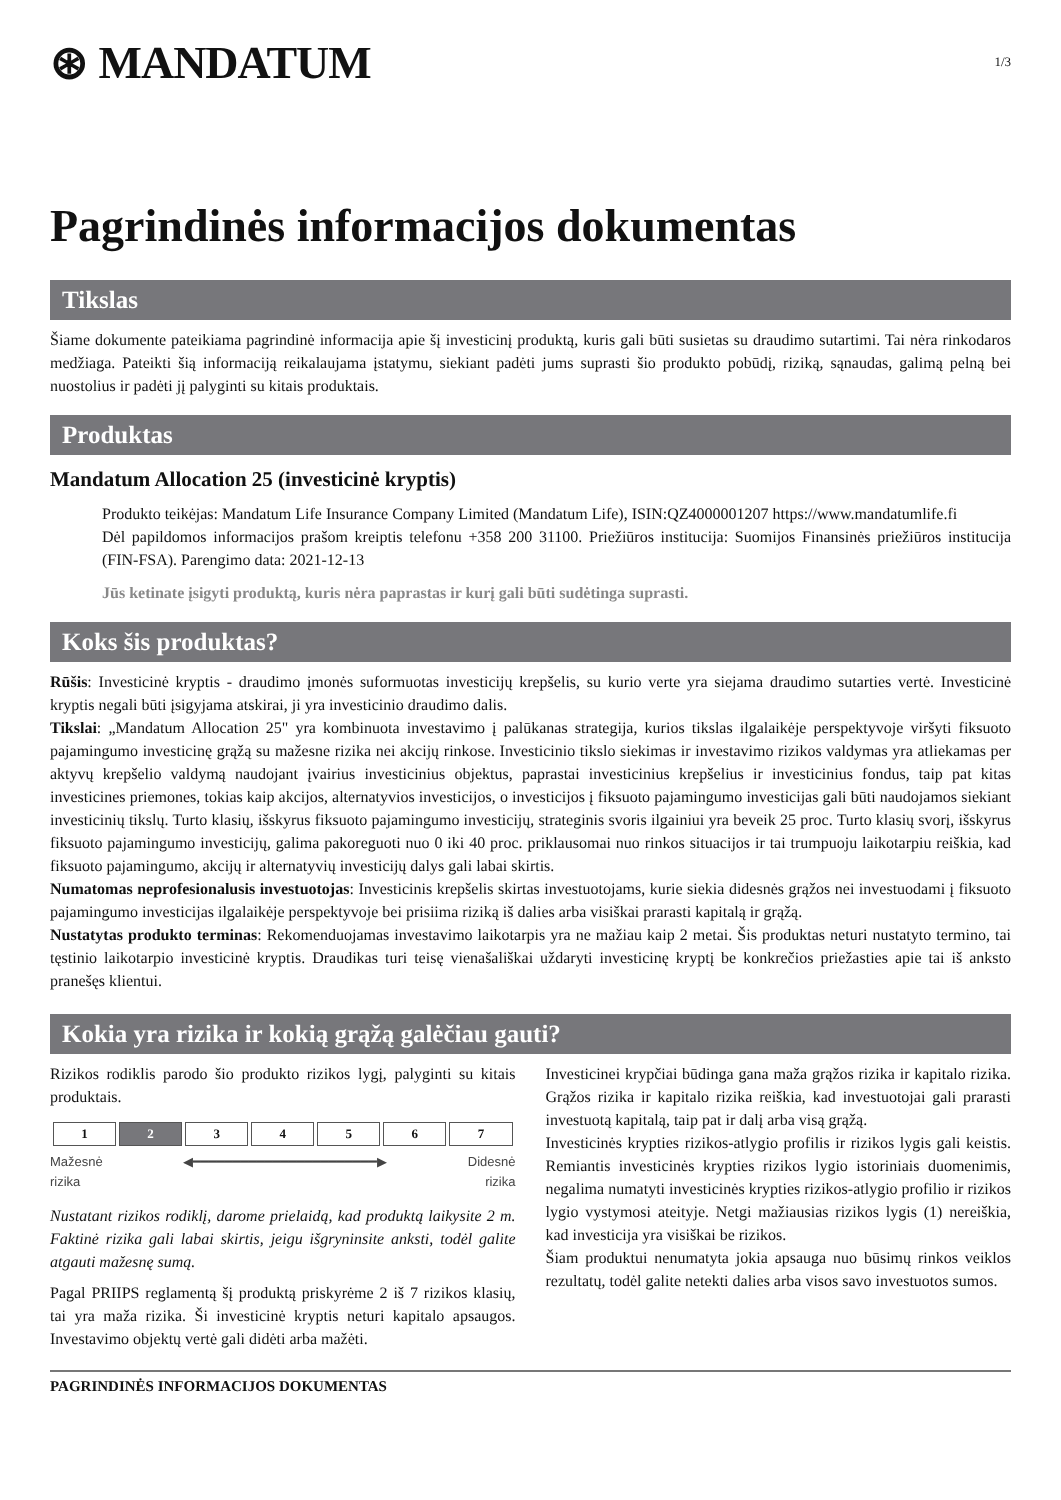⊛ MANDATUM
1/3
Pagrindinės informacijos dokumentas
Tikslas
Šiame dokumente pateikiama pagrindinė informacija apie šį investicinį produktą, kuris gali būti susietas su draudimo sutartimi. Tai nėra rinkodaros medžiaga. Pateikti šią informaciją reikalaujama įstatymu, siekiant padėti jums suprasti šio produkto pobūdį, riziką, sąnaudas, galimą pelną bei nuostolius ir padėti jį palyginti su kitais produktais.
Produktas
Mandatum Allocation 25 (investicinė kryptis)
Produkto teikėjas: Mandatum Life Insurance Company Limited (Mandatum Life), ISIN:QZ4000001207 https://www.mandatumlife.fi
Dėl papildomos informacijos prašom kreiptis telefonu +358 200 31100. Priežiūros institucija: Suomijos Finansinės priežiūros institucija (FIN-FSA). Parengimo data: 2021-12-13
Jūs ketinate įsigyti produktą, kuris nėra paprastas ir kurį gali būti sudėtinga suprasti.
Koks šis produktas?
Rūšis: Investicinė kryptis - draudimo įmonės suformuotas investicijų krepšelis, su kurio verte yra siejama draudimo sutarties vertė. Investicinė kryptis negali būti įsigyjama atskirai, ji yra investicinio draudimo dalis.
Tikslai: „Mandatum Allocation 25" yra kombinuota investavimo į palūkanas strategija, kurios tikslas ilgalaikėje perspektyvoje viršyti fiksuoto pajamingumo investicinę grąžą su mažesne rizika nei akcijų rinkose. Investicinio tikslo siekimas ir investavimo rizikos valdymas yra atliekamas per aktyvų krepšelio valdymą naudojant įvairius investicinius objektus, paprastai investicinius krepšelius ir investicinius fondus, taip pat kitas investicines priemones, tokias kaip akcijos, alternatyvios investicijos, o investicijos į fiksuoto pajamingumo investicijas gali būti naudojamos siekiant investicinių tikslų. Turto klasių, išskyrus fiksuoto pajamingumo investicijų, strateginis svoris ilgainiui yra beveik 25 proc. Turto klasių svorį, išskyrus fiksuoto pajamingumo investicijų, galima pakoreguoti nuo 0 iki 40 proc. priklausomai nuo rinkos situacijos ir tai trumpuoju laikotarpiu reiškia, kad fiksuoto pajamingumo, akcijų ir alternatyvių investicijų dalys gali labai skirtis.
Numatomas neprofesionalusis investuotojas: Investicinis krepšelis skirtas investuotojams, kurie siekia didesnės grąžos nei investuodami į fiksuoto pajamingumo investicijas ilgalaikėje perspektyvoje bei prisiima riziką iš dalies arba visiškai prarasti kapitalą ir grąžą.
Nustatytas produkto terminas: Rekomenduojamas investavimo laikotarpis yra ne mažiau kaip 2 metai. Šis produktas neturi nustatyto termino, tai tęstinio laikotarpio investicinė kryptis. Draudikas turi teisę vienašališkai uždaryti investicinę kryptį be konkrečios priežasties apie tai iš anksto pranešęs klientui.
Kokia yra rizika ir kokią grąžą galėčiau gauti?
Rizikos rodiklis parodo šio produkto rizikos lygį, palyginti su kitais produktais.
| 1 | 2 | 3 | 4 | 5 | 6 | 7 |
Mažesnė
rizika ◀━━━━━━━━━━━━━━━━━━━━━━━▶ Didesnė
rizika
Nustatant rizikos rodiklį, darome prielaidą, kad produktą laikysite 2 m. Faktinė rizika gali labai skirtis, jeigu išgryninsite anksti, todėl galite atgauti mažesnę sumą.
Pagal PRIIPS reglamentą šį produktą priskyrėme 2 iš 7 rizikos klasių, tai yra maža rizika. Ši investicinė kryptis neturi kapitalo apsaugos. Investavimo objektų vertė gali didėti arba mažėti.
Investicinei krypčiai būdinga gana maža grąžos rizika ir kapitalo rizika. Grąžos rizika ir kapitalo rizika reiškia, kad investuotojai gali prarasti investuotą kapitalą, taip pat ir dalį arba visą grąžą.
Investicinės krypties rizikos-atlygio profilis ir rizikos lygis gali keistis. Remiantis investicinės krypties rizikos lygio istoriniais duomenimis, negalima numatyti investicinės krypties rizikos-atlygio profilio ir rizikos lygio vystymosi ateityje. Netgi mažiausias rizikos lygis (1) nereiškia, kad investicija yra visiškai be rizikos.
Šiam produktui nenumatyta jokia apsauga nuo būsimų rinkos veiklos rezultatų, todėl galite netekti dalies arba visos savo investuotos sumos.
PAGRINDINĖS INFORMACIJOS DOKUMENTAS